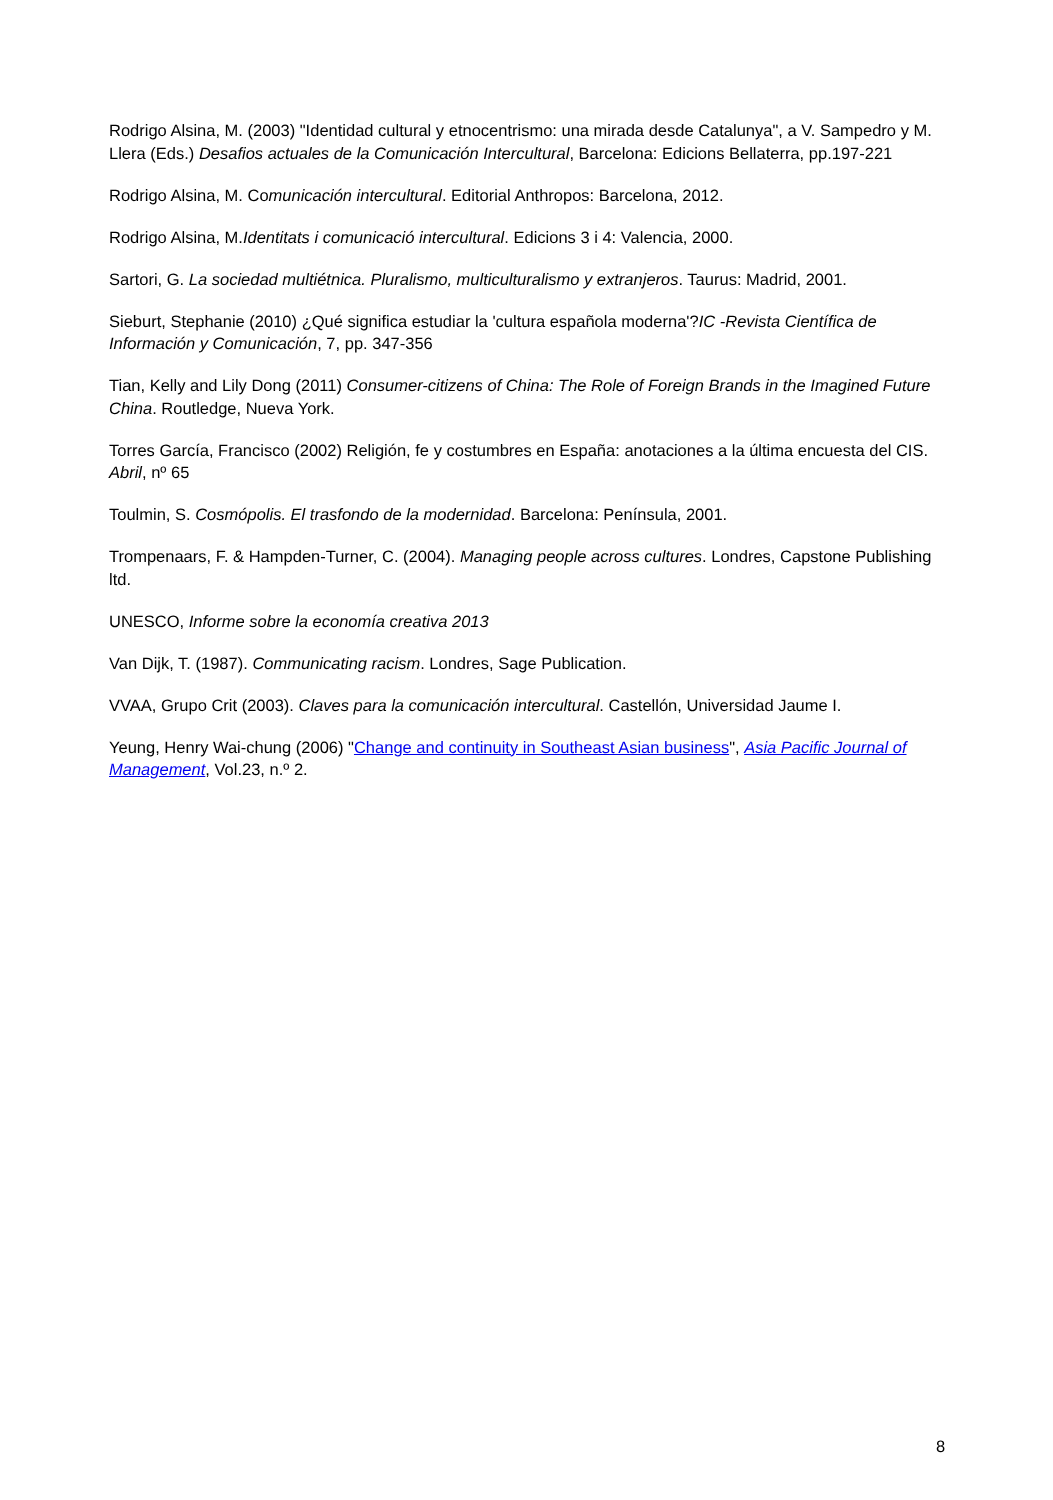Rodrigo Alsina, M. (2003) "Identidad cultural y etnocentrismo: una mirada desde Catalunya", a V. Sampedro y M. Llera (Eds.) Desafios actuales de la Comunicación Intercultural, Barcelona: Edicions Bellaterra, pp.197-221
Rodrigo Alsina, M. Comunicación intercultural. Editorial Anthropos: Barcelona, 2012.
Rodrigo Alsina, M.Identitats i comunicació intercultural. Edicions 3 i 4: Valencia, 2000.
Sartori, G. La sociedad multiétnica. Pluralismo, multiculturalismo y extranjeros. Taurus: Madrid, 2001.
Sieburt, Stephanie (2010) ¿Qué significa estudiar la 'cultura española moderna'?IC -Revista Científica de Información y Comunicación, 7, pp. 347-356
Tian, Kelly and Lily Dong (2011) Consumer-citizens of China: The Role of Foreign Brands in the Imagined Future China. Routledge, Nueva York.
Torres García, Francisco (2002) Religión, fe y costumbres en España: anotaciones a la última encuesta del CIS. Abril, nº 65
Toulmin, S. Cosmópolis. El trasfondo de la modernidad. Barcelona: Península, 2001.
Trompenaars, F. & Hampden-Turner, C. (2004). Managing people across cultures. Londres, Capstone Publishing ltd.
UNESCO, Informe sobre la economía creativa 2013
Van Dijk, T. (1987). Communicating racism. Londres, Sage Publication.
VVAA, Grupo Crit (2003). Claves para la comunicación intercultural. Castellón, Universidad Jaume I.
Yeung, Henry Wai-chung (2006) "Change and continuity in Southeast Asian business", Asia Pacific Journal of Management, Vol.23, n.º 2.
8